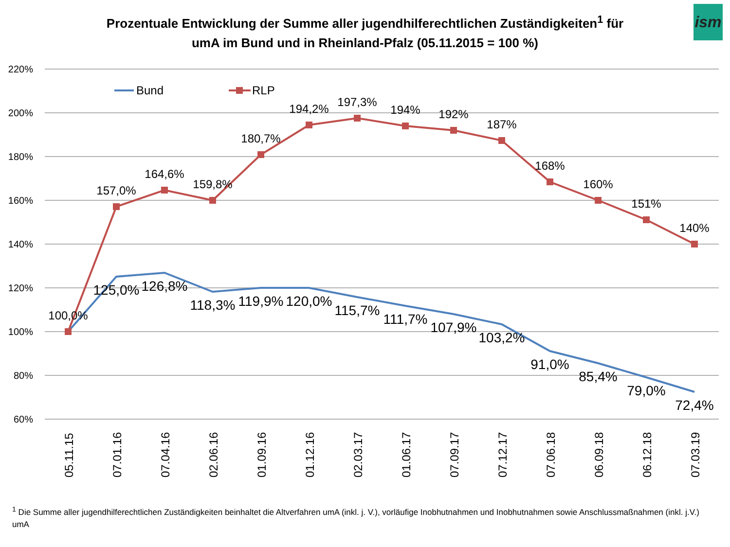ism
Prozentuale Entwicklung der Summe aller jugendhilferechtlichen Zuständigkeiten<sup>1</sup> für
umA im Bund und in Rheinland-Pfalz (05.11.2015 = 100 %)
220%
200%
180%
160%
140%
120%
100%
80%
60%
Bund
RLP
100,0%
157,0%
164,6%
159,8%
180,7%
194,2%
197,3%
194%
192%
187%
168%
160%
151%
140%
125,0%
126,8%
118,3%
119,9%
120,0%
115,7%
111,7%
107,9%
103,2%
91,0%
85,4%
79,0%
72,4%
05.11.15
07.01.16
07.04.16
02.06.16
01.09.16
01.12.16
02.03.17
01.06.17
07.09.17
07.12.17
07.06.18
06.09.18
06.12.18
07.03.19
<sup>1</sup> Die Summe aller jugendhilferechtlichen Zuständigkeiten beinhaltet die Altverfahren umA (inkl. j. V.), vorläufige Inobhutnahmen und Inobhutnahmen sowie Anschlussmaßnahmen (inkl. j.V.) umA